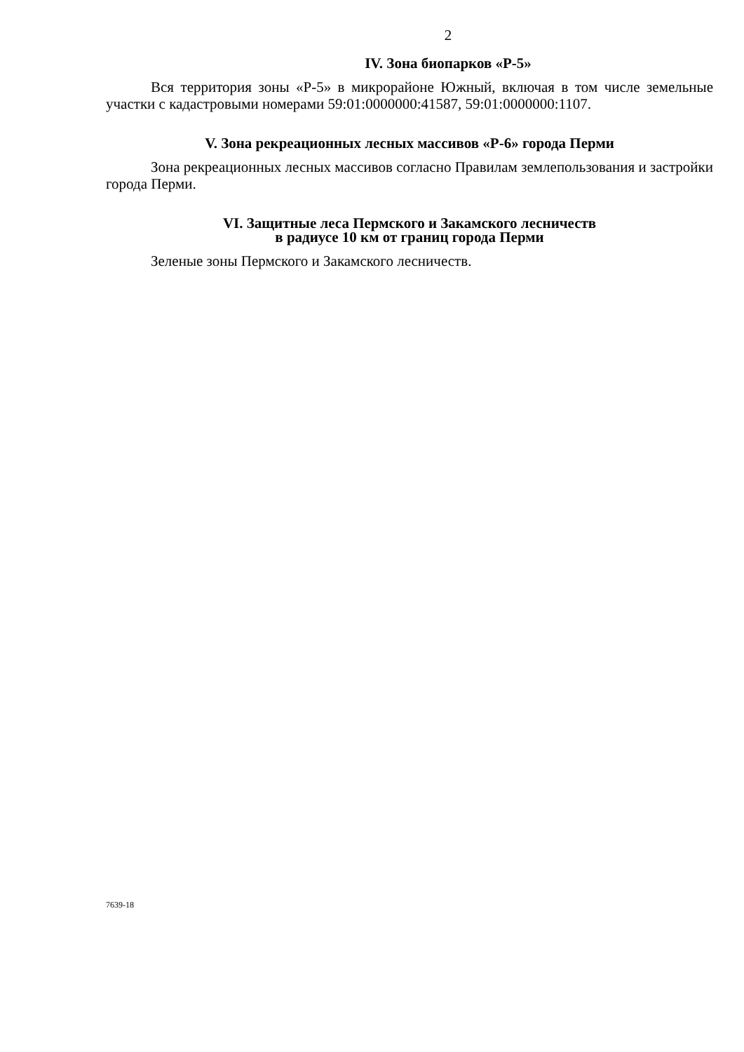2
IV. Зона биопарков «Р-5»
Вся территория зоны «Р-5» в микрорайоне Южный, включая в том числе земельные участки с кадастровыми номерами 59:01:0000000:41587, 59:01:0000000:1107.
V. Зона рекреационных лесных массивов «Р-6» города Перми
Зона рекреационных лесных массивов согласно Правилам землепользования и застройки города Перми.
VI. Защитные леса Пермского и Закамского лесничеств
в радиусе 10 км от границ города Перми
Зеленые зоны Пермского и Закамского лесничеств.
7639-18